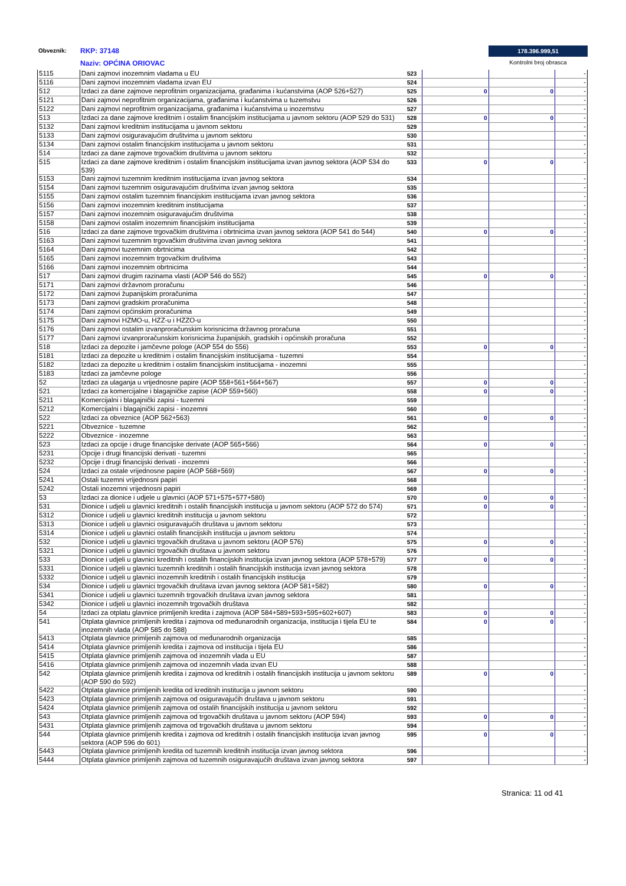Obveznik: RKP: 37148
Naziv: OPĆINA ORIOVAC
178.396.999,51
Kontrolni broj obrasca
| 5115 | Dani zajmovi inozemnim vladama u EU | 523 | | | - |
| 5116 | Dani zajmovi inozemnim vladama izvan EU | 524 | | | - |
| 512 | Izdaci za dane zajmove neprofitnim organizacijama, građanima i kućanstvima (AOP 526+527) | 525 | 0 | 0 | - |
| 5121 | Dani zajmovi neprofitnim organizacijama, građanima i kućanstvima u tuzemstvu | 526 | | | - |
| 5122 | Dani zajmovi neprofitnim organizacijama, građanima i kućanstvima u inozemstvu | 527 | | | - |
| 513 | Izdaci za dane zajmove kreditnim i ostalim financijskim institucijama u javnom sektoru (AOP 529 do 531) | 528 | 0 | 0 | - |
| 5132 | Dani zajmovi kreditnim institucijama u javnom sektoru | 529 | | | - |
| 5133 | Dani zajmovi osiguravajućim društvima u javnom sektoru | 530 | | | - |
| 5134 | Dani zajmovi ostalim financijskim institucijama u javnom sektoru | 531 | | | - |
| 514 | Izdaci za dane zajmove trgovačkim društvima u javnom sektoru | 532 | | | - |
| 515 | Izdaci za dane zajmove kreditnim i ostalim financijskim institucijama izvan javnog sektora (AOP 534 do 539) | 533 | 0 | 0 | - |
| 5153 | Dani zajmovi tuzemnim kreditnim institucijama izvan javnog sektora | 534 | | | - |
| 5154 | Dani zajmovi tuzemnim osiguravajućim društvima izvan javnog sektora | 535 | | | - |
| 5155 | Dani zajmovi ostalim tuzemnim financijskim institucijama izvan javnog sektora | 536 | | | - |
| 5156 | Dani zajmovi inozemnim kreditnim institucijama | 537 | | | - |
| 5157 | Dani zajmovi inozemnim osiguravajućim društvima | 538 | | | - |
| 5158 | Dani zajmovi ostalim inozemnim financijskim institucijama | 539 | | | - |
| 516 | Izdaci za dane zajmove trgovačkim društvima i obrtnicima izvan javnog sektora (AOP 541 do 544) | 540 | 0 | 0 | - |
| 5163 | Dani zajmovi tuzemnim trgovačkim društvima izvan javnog sektora | 541 | | | - |
| 5164 | Dani zajmovi tuzemnim obrtnicima | 542 | | | - |
| 5165 | Dani zajmovi inozemnim trgovačkim društvima | 543 | | | - |
| 5166 | Dani zajmovi inozemnim obrtnicima | 544 | | | - |
| 517 | Dani zajmovi drugim razinama vlasti (AOP 546 do 552) | 545 | 0 | 0 | - |
| 5171 | Dani zajmovi državnom proračunu | 546 | | | - |
| 5172 | Dani zajmovi županijskim proračunima | 547 | | | - |
| 5173 | Dani zajmovi gradskim proračunima | 548 | | | - |
| 5174 | Dani zajmovi općinskim proračunima | 549 | | | - |
| 5175 | Dani zajmovi HZMO-u, HZZ-u i HZZO-u | 550 | | | - |
| 5176 | Dani zajmovi ostalim izvanproračunskim korisnicima državnog proračuna | 551 | | | - |
| 5177 | Dani zajmovi izvanproračunskim korisnicima županijskih, gradskih i općinskih proračuna | 552 | | | - |
| 518 | Izdaci za depozite i jamčevne pologe (AOP 554 do 556) | 553 | 0 | 0 | - |
| 5181 | Izdaci za depozite u kreditnim i ostalim financijskim institucijama - tuzemni | 554 | | | - |
| 5182 | Izdaci za depozite u kreditnim i ostalim financijskim institucijama - inozemni | 555 | | | - |
| 5183 | Izdaci za jamčevne pologe | 556 | | | - |
| 52 | Izdaci za ulaganja u vrijednosne papire (AOP 558+561+564+567) | 557 | 0 | 0 | - |
| 521 | Izdaci za komercijalne i blagajničke zapise (AOP 559+560) | 558 | 0 | 0 | - |
| 5211 | Komercijalni i blagajnički zapisi - tuzemni | 559 | | | - |
| 5212 | Komercijalni i blagajnički zapisi - inozemni | 560 | | | - |
| 522 | Izdaci za obveznice (AOP 562+563) | 561 | 0 | 0 | - |
| 5221 | Obveznice - tuzemne | 562 | | | - |
| 5222 | Obveznice - inozemne | 563 | | | - |
| 523 | Izdaci za opcije i druge financijske derivate (AOP 565+566) | 564 | 0 | 0 | - |
| 5231 | Opcije i drugi financijski derivati - tuzemni | 565 | | | - |
| 5232 | Opcije i drugi financijski derivati - inozemni | 566 | | | - |
| 524 | Izdaci za ostale vrijednosne papire (AOP 568+569) | 567 | 0 | 0 | - |
| 5241 | Ostali tuzemni vrijednosni papiri | 568 | | | - |
| 5242 | Ostali inozemni vrijednosni papiri | 569 | | | - |
| 53 | Izdaci za dionice i udjele u glavnici (AOP 571+575+577+580) | 570 | 0 | 0 | - |
| 531 | Dionice i udjeli u glavnici kreditnih i ostalih financijskih institucija u javnom sektoru (AOP 572 do 574) | 571 | 0 | 0 | - |
| 5312 | Dionice i udjeli u glavnici kreditnih institucija u javnom sektoru | 572 | | | - |
| 5313 | Dionice i udjeli u glavnici osiguravajućih društava u javnom sektoru | 573 | | | - |
| 5314 | Dionice i udjeli u glavnici ostalih financijskih institucija u javnom sektoru | 574 | | | - |
| 532 | Dionice i udjeli u glavnici trgovačkih društava u javnom sektoru (AOP 576) | 575 | 0 | 0 | - |
| 5321 | Dionice i udjeli u glavnici trgovačkih društava u javnom sektoru | 576 | | | - |
| 533 | Dionice i udjeli u glavnici kreditnih i ostalih financijskih institucija izvan javnog sektora (AOP 578+579) | 577 | 0 | 0 | - |
| 5331 | Dionice i udjeli u glavnici tuzemnih kreditnih i ostalih financijskih institucija izvan javnog sektora | 578 | | | - |
| 5332 | Dionice i udjeli u glavnici inozemnih kreditnih i ostalih financijskih institucija | 579 | | | - |
| 534 | Dionice i udjeli u glavnici trgovačkih društava izvan javnog sektora (AOP 581+582) | 580 | 0 | 0 | - |
| 5341 | Dionice i udjeli u glavnici tuzemnih trgovačkih društava izvan javnog sektora | 581 | | | - |
| 5342 | Dionice i udjeli u glavnici inozemnih trgovačkih društava | 582 | | | - |
| 54 | Izdaci za otplatu glavnice primljenih kredita i zajmova (AOP 584+589+593+595+602+607) | 583 | 0 | 0 | - |
| 541 | Otplata glavnice primljenih kredita i zajmova od međunarodnih organizacija, institucija i tijela EU te inozemnih vlada (AOP 585 do 588) | 584 | 0 | 0 | - |
| 5413 | Otplata glavnice primljenih zajmova od međunarodnih organizacija | 585 | | | - |
| 5414 | Otplata glavnice primljenih kredita i zajmova od institucija i tijela EU | 586 | | | - |
| 5415 | Otplata glavnice primljenih zajmova od inozemnih vlada u EU | 587 | | | - |
| 5416 | Otplata glavnice primljenih zajmova od inozemnih vlada izvan EU | 588 | | | - |
| 542 | Otplata glavnice primljenih kredita i zajmova od kreditnih i ostalih financijskih institucija u javnom sektoru (AOP 590 do 592) | 589 | 0 | 0 | - |
| 5422 | Otplata glavnice primljenih kredita od kreditnih institucija u javnom sektoru | 590 | | | - |
| 5423 | Otplata glavnice primljenih zajmova od osiguravajućih društava u javnom sektoru | 591 | | | - |
| 5424 | Otplata glavnice primljenih zajmova od ostalih financijskih institucija u javnom sektoru | 592 | | | - |
| 543 | Otplata glavnice primljenih zajmova od trgovačkih društava u javnom sektoru (AOP 594) | 593 | 0 | 0 | - |
| 5431 | Otplata glavnice primljenih zajmova od trgovačkih društava u javnom sektoru | 594 | | | - |
| 544 | Otplata glavnice primljenih kredita i zajmova od kreditnih i ostalih financijskih institucija izvan javnog sektora (AOP 596 do 601) | 595 | 0 | 0 | - |
| 5443 | Otplata glavnice primljenih kredita od tuzemnih kreditnih institucija izvan javnog sektora | 596 | | | - |
| 5444 | Otplata glavnice primljenih zajmova od tuzemnih osiguravajućih društava izvan javnog sektora | 597 | | | - |
Stranica: 11 od 41